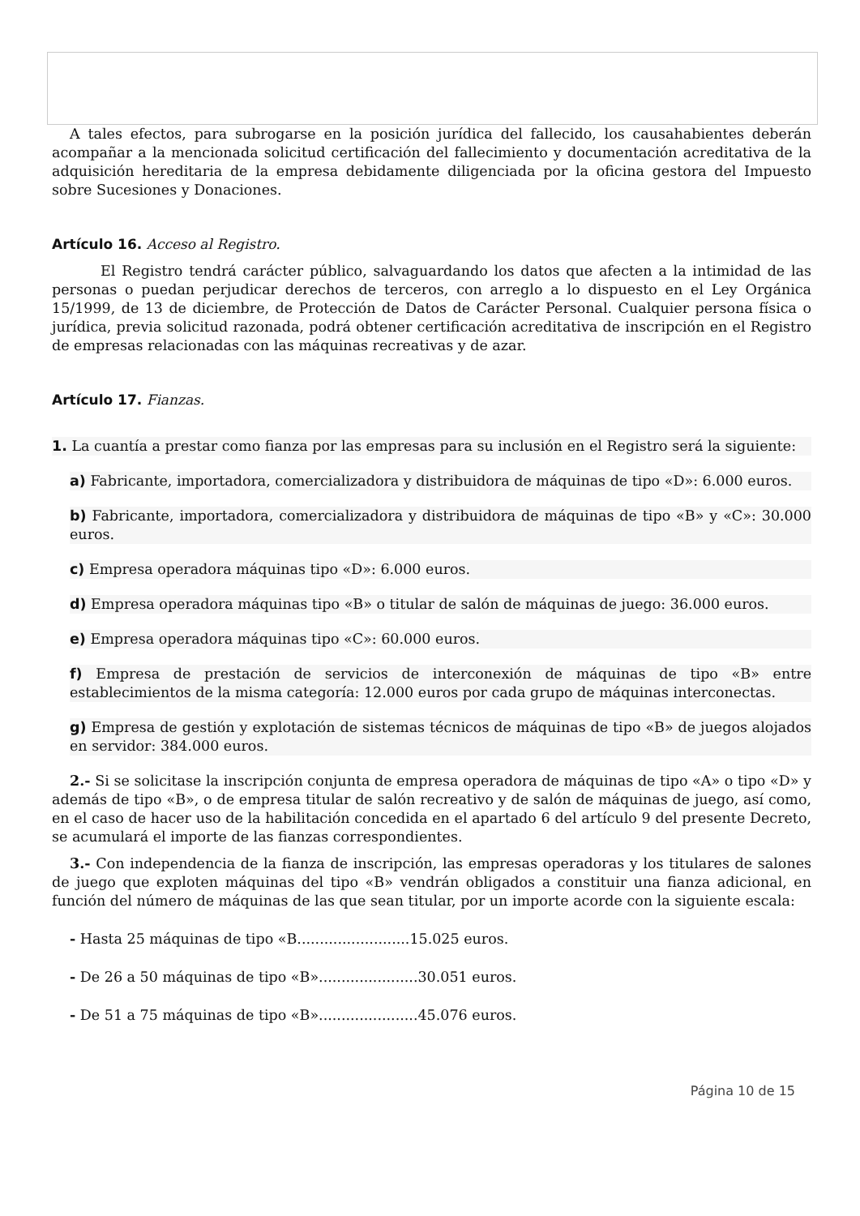A tales efectos, para subrogarse en la posición jurídica del fallecido, los causahabientes deberán acompañar a la mencionada solicitud certificación del fallecimiento y documentación acreditativa de la adquisición hereditaria de la empresa debidamente diligenciada por la oficina gestora del Impuesto sobre Sucesiones y Donaciones.
Artículo 16. Acceso al Registro.
El Registro tendrá carácter público, salvaguardando los datos que afecten a la intimidad de las personas o puedan perjudicar derechos de terceros, con arreglo a lo dispuesto en el Ley Orgánica 15/1999, de 13 de diciembre, de Protección de Datos de Carácter Personal. Cualquier persona física o jurídica, previa solicitud razonada, podrá obtener certificación acreditativa de inscripción en el Registro de empresas relacionadas con las máquinas recreativas y de azar.
Artículo 17. Fianzas.
1. La cuantía a prestar como fianza por las empresas para su inclusión en el Registro será la siguiente:
a) Fabricante, importadora, comercializadora y distribuidora de máquinas de tipo «D»: 6.000 euros.
b) Fabricante, importadora, comercializadora y distribuidora de máquinas de tipo «B» y «C»: 30.000 euros.
c) Empresa operadora máquinas tipo «D»: 6.000 euros.
d) Empresa operadora máquinas tipo «B» o titular de salón de máquinas de juego: 36.000 euros.
e) Empresa operadora máquinas tipo «C»: 60.000 euros.
f) Empresa de prestación de servicios de interconexión de máquinas de tipo «B» entre establecimientos de la misma categoría: 12.000 euros por cada grupo de máquinas interconectas.
g) Empresa de gestión y explotación de sistemas técnicos de máquinas de tipo «B» de juegos alojados en servidor: 384.000 euros.
2.- Si se solicitase la inscripción conjunta de empresa operadora de máquinas de tipo «A» o tipo «D» y además de tipo «B», o de empresa titular de salón recreativo y de salón de máquinas de juego, así como, en el caso de hacer uso de la habilitación concedida en el apartado 6 del artículo 9 del presente Decreto, se acumulará el importe de las fianzas correspondientes.
3.- Con independencia de la fianza de inscripción, las empresas operadoras y los titulares de salones de juego que exploten máquinas del tipo «B» vendrán obligados a constituir una fianza adicional, en función del número de máquinas de las que sean titular, por un importe acorde con la siguiente escala:
- Hasta 25 máquinas de tipo «B.........................15.025 euros.
- De 26 a 50 máquinas de tipo «B»......................30.051 euros.
- De 51 a 75 máquinas de tipo «B»......................45.076 euros.
Página 10 de 15